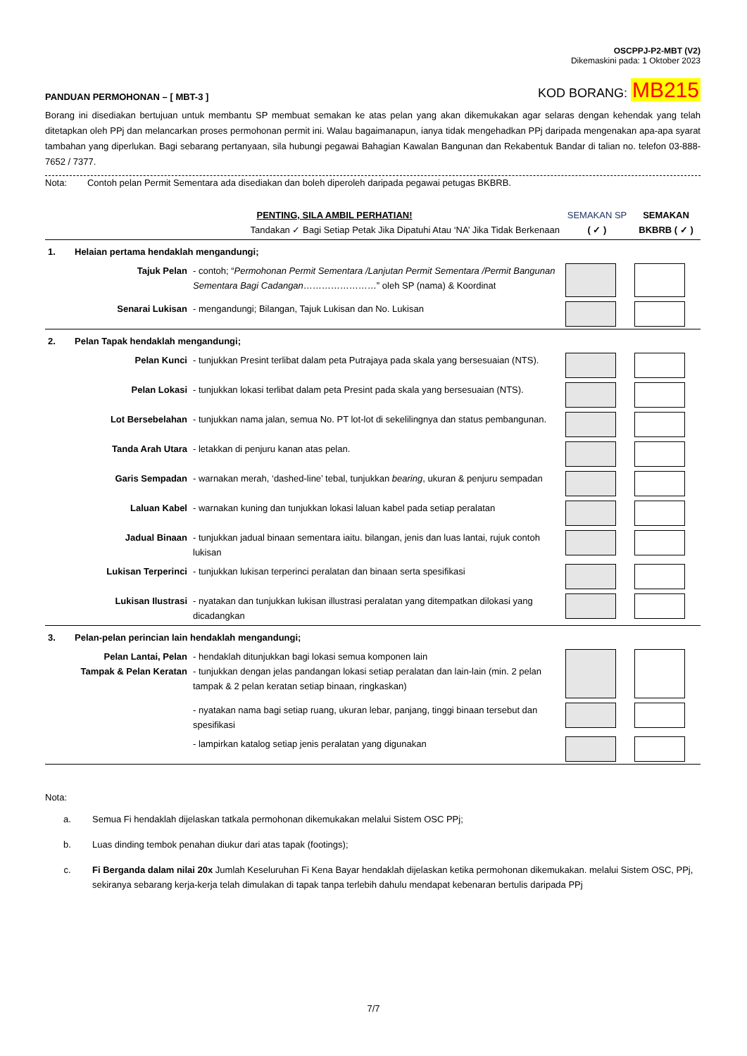OSCPPJ-P2-MBT (V2)
Dikemaskini pada: 1 Oktober 2023
PANDUAN PERMOHONAN – [ MBT-3 ]
KOD BORANG: MB215
Borang ini disediakan bertujuan untuk membantu SP membuat semakan ke atas pelan yang akan dikemukakan agar selaras dengan kehendak yang telah ditetapkan oleh PPj dan melancarkan proses permohonan permit ini. Walau bagaimanapun, ianya tidak mengehadkan PPj daripada mengenakan apa-apa syarat tambahan yang diperlukan. Bagi sebarang pertanyaan, sila hubungi pegawai Bahagian Kawalan Bangunan dan Rekabentuk Bandar di talian no. telefon 03-888-7652 / 7377.
Nota: Contoh pelan Permit Sementara ada disediakan dan boleh diperoleh daripada pegawai petugas BKBRB.
| PENTING, SILA AMBIL PERHATIAN! Tandakan ✓ Bagi Setiap Petak Jika Dipatuhi Atau ‘NA’ Jika Tidak Berkenaan | | | SEMAKAN SP ( ✓ ) | SEMAKAN BKBRB ( ✓ ) |
| --- | --- | --- | --- | --- |
| 1. | Helaian pertama hendaklah mengandungi; | | | |
| | Tajuk Pelan | - contoh; “ Permohonan Permit Sementara /Lanjutan Permit Sementara /Permit Bangunan Sementara Bagi Cadangan ……………………” oleh SP (nama) & Koordinat | | |
| | Senarai Lukisan | - mengandungi; Bilangan, Tajuk Lukisan dan No. Lukisan | | |
| 2. | Pelan Tapak hendaklah mengandungi; | | | |
| | Pelan Kunci | - tunjukkan Presint terlibat dalam peta Putrajaya pada skala yang bersesuaian (NTS). | | |
| | Pelan Lokasi | - tunjukkan lokasi terlibat dalam peta Presint pada skala yang bersesuaian (NTS). | | |
| | Lot Bersebelahan | - tunjukkan nama jalan, semua No. PT lot-lot di sekelilingnya dan status pembangunan. | | |
| | Tanda Arah Utara | - letakkan di penjuru kanan atas pelan. | | |
| | Garis Sempadan | - warnakan merah, ‘dashed-line’ tebal, tunjukkan bearing , ukuran & penjuru sempadan | | |
| | Laluan Kabel | - warnakan kuning dan tunjukkan lokasi laluan kabel pada setiap peralatan | | |
| | Jadual Binaan | - tunjukkan jadual binaan sementara iaitu. bilangan, jenis dan luas lantai, rujuk contoh lukisan | | |
| | Lukisan Terperinci | - tunjukkan lukisan terperinci peralatan dan binaan serta spesifikasi | | |
| | Lukisan Ilustrasi | - nyatakan dan tunjukkan lukisan illustrasi peralatan yang ditempatkan dilokasi yang dicadangkan | | |
| 3. | Pelan-pelan perincian lain hendaklah mengandungi; | | | |
| | Pelan Lantai, Pelan Tampak & Pelan Keratan | - hendaklah ditunjukkan bagi lokasi semua komponen lain - tunjukkan dengan jelas pandangan lokasi setiap peralatan dan lain-lain (min. 2 pelan tampak & 2 pelan keratan setiap binaan, ringkaskan) | | |
| | | - nyatakan nama bagi setiap ruang, ukuran lebar, panjang, tinggi binaan tersebut dan spesifikasi | | |
| | | - lampirkan katalog setiap jenis peralatan yang digunakan | | |
Nota:
| a. | Semua Fi hendaklah dijelaskan tatkala permohonan dikemukakan melalui Sistem OSC PPj; |
| b. | Luas dinding tembok penahan diukur dari atas tapak (footings); |
| c. | Fi Berganda dalam nilai 20x Jumlah Keseluruhan Fi Kena Bayar hendaklah dijelaskan ketika permohonan dikemukakan. melalui Sistem OSC, PPj, sekiranya sebarang kerja-kerja telah dimulakan di tapak tanpa terlebih dahulu mendapat kebenaran bertulis daripada PPj |
7/7